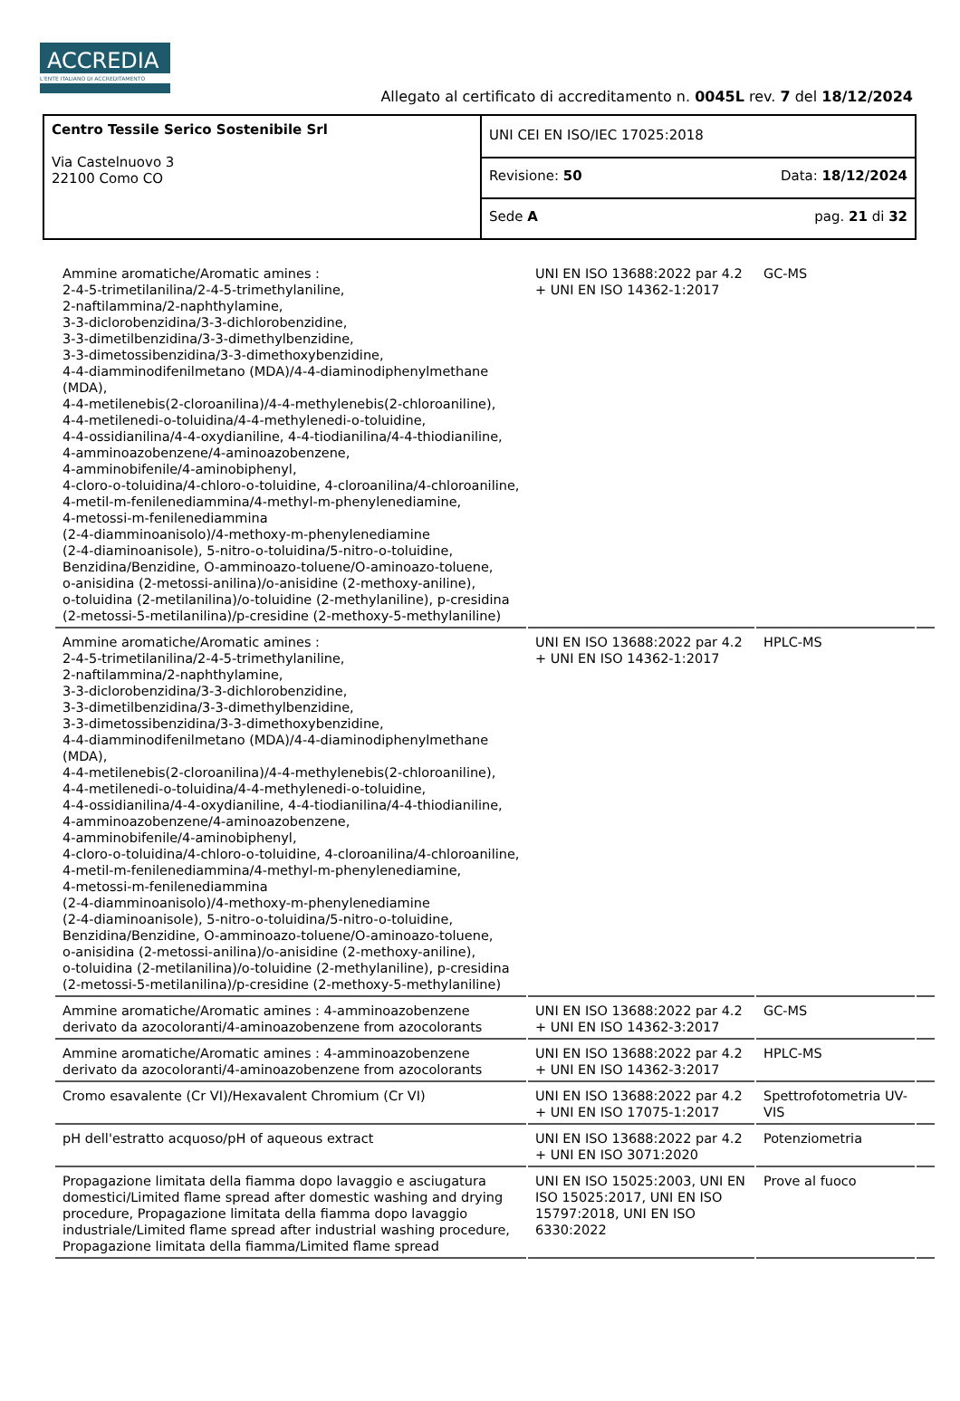ACCREDIA
L'ENTE ITALIANO DI ACCREDITAMENTO
Allegato al certificato di accreditamento n. 0045L rev. 7 del 18/12/2024
| Centro Tessile Serico Sostenibile Srl Via Castelnuovo 3 22100 Como CO | UNI CEI EN ISO/IEC 17025:2018 | |
| | Revisione: 50 | Data: 18/12/2024 |
| | Sede A | pag. 21 di 32 |
| Ammine aromatiche/Aromatic amines : 2-4-5-trimetilanilina/2-4-5-trimethylaniline, 2-naftilammina/2-naphthylamine, 3-3-diclorobenzidina/3-3-dichlorobenzidine, 3-3-dimetilbenzidina/3-3-dimethylbenzidine, 3-3-dimetossibenzidina/3-3-dimethoxybenzidine, 4-4-diamminodifenilmetano (MDA)/4-4-diaminodiphenylmethane (MDA), 4-4-metilenebis(2-cloroanilina)/4-4-methylenebis(2-chloroaniline), 4-4-metilenedi-o-toluidina/4-4-methylenedi-o-toluidine, 4-4-ossidianilina/4-4-oxydianiline, 4-4-tiodianilina/4-4-thiodianiline, 4-amminoazobenzene/4-aminoazobenzene, 4-amminobifenile/4-aminobiphenyl, 4-cloro-o-toluidina/4-chloro-o-toluidine, 4-cloroanilina/4-chloroaniline, 4-metil-m-fenilenediammina/4-methyl-m-phenylenediamine, 4-metossi-m-fenilenediammina (2-4-diamminoanisolo)/4-methoxy-m-phenylenediamine (2-4-diaminoanisole), 5-nitro-o-toluidina/5-nitro-o-toluidine, Benzidina/Benzidine, O-amminoazo-toluene/O-aminoazo-toluene, o-anisidina (2-metossi-anilina)/o-anisidine (2-methoxy-aniline), o-toluidina (2-metilanilina)/o-toluidine (2-methylaniline), p-cresidina (2-metossi-5-metilanilina)/p-cresidine (2-methoxy-5-methylaniline) | UNI EN ISO 13688:2022 par 4.2 + UNI EN ISO 14362-1:2017 | GC-MS | |
| Ammine aromatiche/Aromatic amines : 2-4-5-trimetilanilina/2-4-5-trimethylaniline, 2-naftilammina/2-naphthylamine, 3-3-diclorobenzidina/3-3-dichlorobenzidine, 3-3-dimetilbenzidina/3-3-dimethylbenzidine, 3-3-dimetossibenzidina/3-3-dimethoxybenzidine, 4-4-diamminodifenilmetano (MDA)/4-4-diaminodiphenylmethane (MDA), 4-4-metilenebis(2-cloroanilina)/4-4-methylenebis(2-chloroaniline), 4-4-metilenedi-o-toluidina/4-4-methylenedi-o-toluidine, 4-4-ossidianilina/4-4-oxydianiline, 4-4-tiodianilina/4-4-thiodianiline, 4-amminoazobenzene/4-aminoazobenzene, 4-amminobifenile/4-aminobiphenyl, 4-cloro-o-toluidina/4-chloro-o-toluidine, 4-cloroanilina/4-chloroaniline, 4-metil-m-fenilenediammina/4-methyl-m-phenylenediamine, 4-metossi-m-fenilenediammina (2-4-diamminoanisolo)/4-methoxy-m-phenylenediamine (2-4-diaminoanisole), 5-nitro-o-toluidina/5-nitro-o-toluidine, Benzidina/Benzidine, O-amminoazo-toluene/O-aminoazo-toluene, o-anisidina (2-metossi-anilina)/o-anisidine (2-methoxy-aniline), o-toluidina (2-metilanilina)/o-toluidine (2-methylaniline), p-cresidina (2-metossi-5-metilanilina)/p-cresidine (2-methoxy-5-methylaniline) | UNI EN ISO 13688:2022 par 4.2 + UNI EN ISO 14362-1:2017 | HPLC-MS | |
| Ammine aromatiche/Aromatic amines : 4-amminoazobenzene derivato da azocoloranti/4-aminoazobenzene from azocolorants | UNI EN ISO 13688:2022 par 4.2 + UNI EN ISO 14362-3:2017 | GC-MS | |
| Ammine aromatiche/Aromatic amines : 4-amminoazobenzene derivato da azocoloranti/4-aminoazobenzene from azocolorants | UNI EN ISO 13688:2022 par 4.2 + UNI EN ISO 14362-3:2017 | HPLC-MS | |
| Cromo esavalente (Cr VI)/Hexavalent Chromium (Cr VI) | UNI EN ISO 13688:2022 par 4.2 + UNI EN ISO 17075-1:2017 | Spettrofotometria UV-VIS | |
| pH dell'estratto acquoso/pH of aqueous extract | UNI EN ISO 13688:2022 par 4.2 + UNI EN ISO 3071:2020 | Potenziometria | |
| Propagazione limitata della fiamma dopo lavaggio e asciugatura domestici/Limited flame spread after domestic washing and drying procedure, Propagazione limitata della fiamma dopo lavaggio industriale/Limited flame spread after industrial washing procedure, Propagazione limitata della fiamma/Limited flame spread | UNI EN ISO 15025:2003, UNI EN ISO 15025:2017, UNI EN ISO 15797:2018, UNI EN ISO 6330:2022 | Prove al fuoco | |